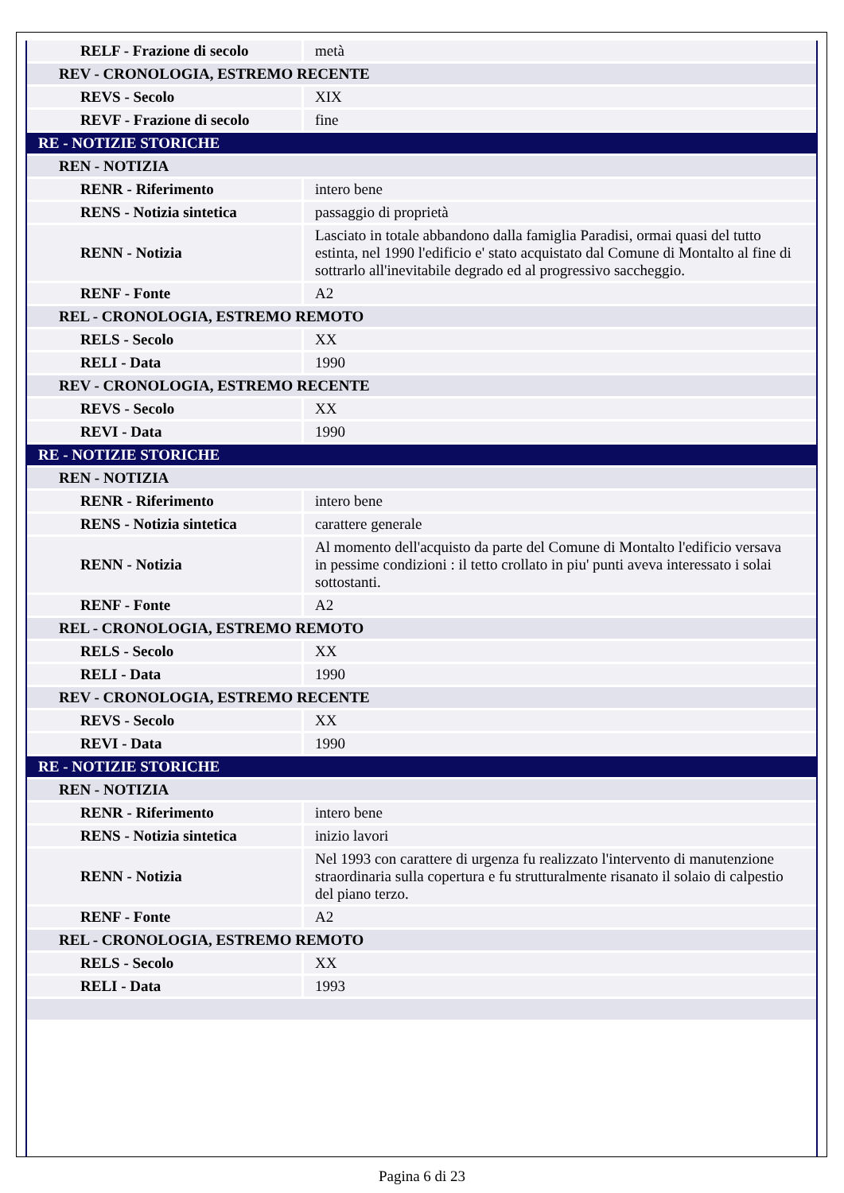| RELF - Frazione di secolo | metà |
| REV - CRONOLOGIA, ESTREMO RECENTE | |
| REVS - Secolo | XIX |
| REVF - Frazione di secolo | fine |
| RE - NOTIZIE STORICHE | |
| REN - NOTIZIA | |
| RENR - Riferimento | intero bene |
| RENS - Notizia sintetica | passaggio di proprietà |
| RENN - Notizia | Lasciato in totale abbandono dalla famiglia Paradisi, ormai quasi del tutto estinta, nel 1990 l'edificio e' stato acquistato dal Comune di Montalto al fine di sottrarlo all'inevitabile degrado ed al progressivo saccheggio. |
| RENF - Fonte | A2 |
| REL - CRONOLOGIA, ESTREMO REMOTO | |
| RELS - Secolo | XX |
| RELI - Data | 1990 |
| REV - CRONOLOGIA, ESTREMO RECENTE | |
| REVS - Secolo | XX |
| REVI - Data | 1990 |
| RE - NOTIZIE STORICHE | |
| REN - NOTIZIA | |
| RENR - Riferimento | intero bene |
| RENS - Notizia sintetica | carattere generale |
| RENN - Notizia | Al momento dell'acquisto da parte del Comune di Montalto l'edificio versava in pessime condizioni : il tetto crollato in piu' punti aveva interessato i solai sottostanti. |
| RENF - Fonte | A2 |
| REL - CRONOLOGIA, ESTREMO REMOTO | |
| RELS - Secolo | XX |
| RELI - Data | 1990 |
| REV - CRONOLOGIA, ESTREMO RECENTE | |
| REVS - Secolo | XX |
| REVI - Data | 1990 |
| RE - NOTIZIE STORICHE | |
| REN - NOTIZIA | |
| RENR - Riferimento | intero bene |
| RENS - Notizia sintetica | inizio lavori |
| RENN - Notizia | Nel 1993 con carattere di urgenza fu realizzato l'intervento di manutenzione straordinaria sulla copertura e fu strutturalmente risanato il solaio di calpestio del piano terzo. |
| RENF - Fonte | A2 |
| REL - CRONOLOGIA, ESTREMO REMOTO | |
| RELS - Secolo | XX |
| RELI - Data | 1993 |
Pagina 6 di 23